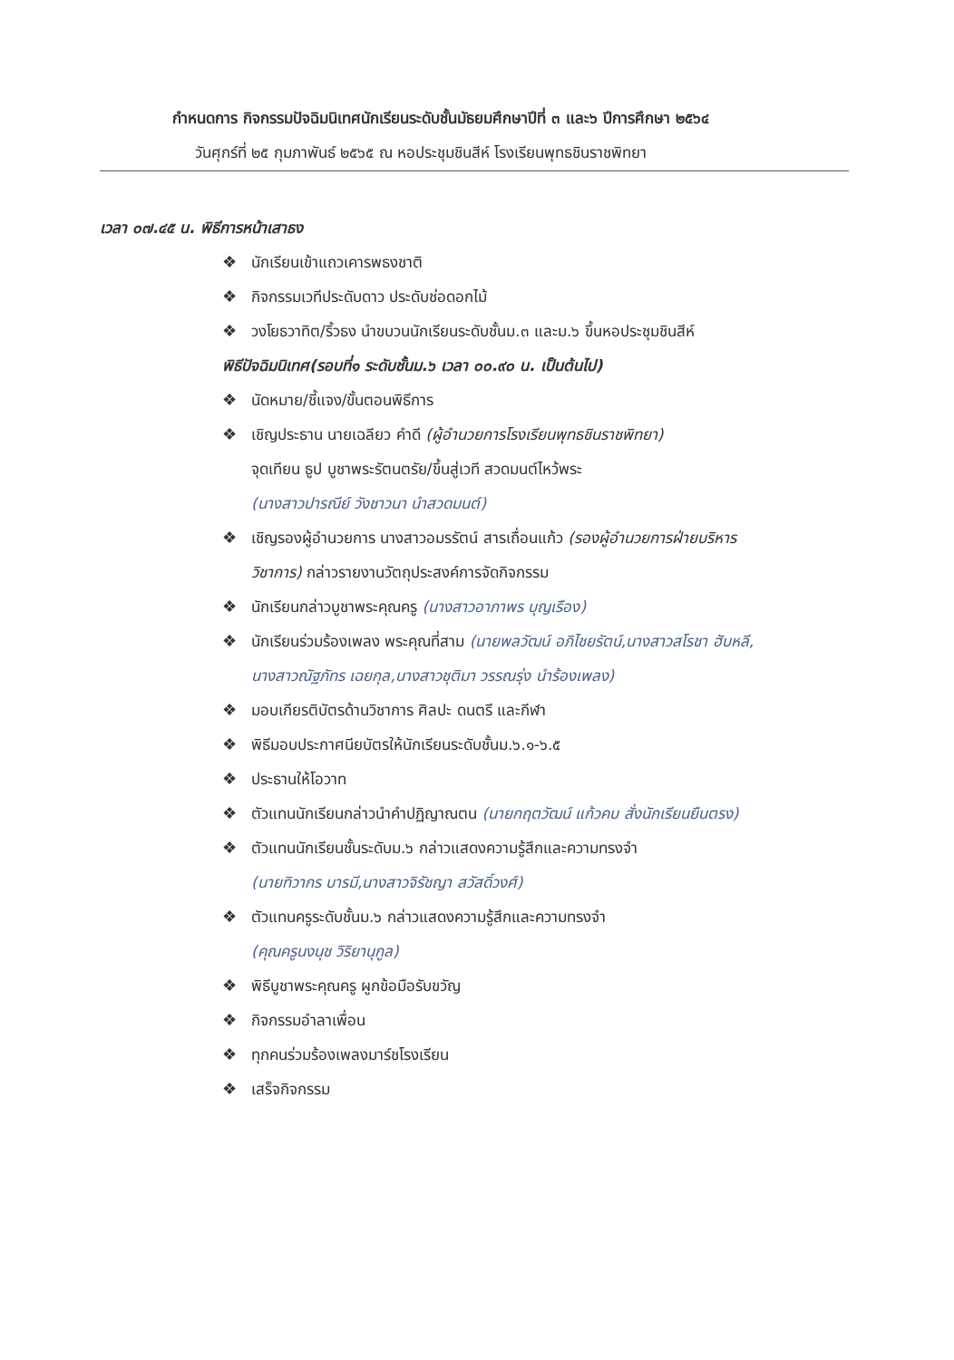กำหนดการ กิจกรรมปัจฉิมนิเทศนักเรียนระดับชั้นมัธยมศึกษาปีที่ ๓ และ๖ ปีการศึกษา ๒๕๖๔
วันศุกร์ที่ ๒๕ กุมภาพันธ์ ๒๕๖๕ ณ หอประชุมชินสีห์ โรงเรียนพุทธชินราชพิทยา
เวลา ๐๗.๔๕ น. พิธีการหน้าเสาธง
❖ นักเรียนเข้าแถวเคารพธงชาติ
❖ กิจกรรมเวทีประดับดาว ประดับช่อดอกไม้
❖ วงโยธวาทิต/ริ้วธง นำขบวนนักเรียนระดับชั้นม.๓ และม.๖ ขึ้นหอประชุมชินสีห์
พิธีปัจฉิมนิเทศ(รอบที่๑ ระดับชั้นม.๖ เวลา ๐๐.๙๐ น. เป็นต้นไป)
❖ นัดหมาย/ชี้แจง/ขั้นตอนพิธีการ
❖ เชิญประธาน นายเฉลียว คำดี (ผู้อำนวยการโรงเรียนพุทธชินราชพิทยา)
จุดเทียน ธูป บูชาพระรัตนตรัย/ขึ้นสู่เวที สวดมนต์ไหว้พระ
(นางสาวปารณีย์ วังชาวนา นำสวดมนต์)
❖ เชิญรองผู้อำนวยการ นางสาวอมรรัตน์ สารเถื่อนแก้ว (รองผู้อำนวยการฝ่ายบริหาร
วิชาการ) กล่าวรายงานวัตถุประสงค์การจัดกิจกรรม
❖ นักเรียนกล่าวบูชาพระคุณครู (นางสาวอาภาพร บุญเรือง)
❖ นักเรียนร่วมร้องเพลง พระคุณที่สาม (นายพลวัฒน์ อภิไชยรัตน์,นางสาวสโรชา ฮับหลี,
นางสาวณัฐภัทร เฉยกุล,นางสาวชุติมา วรรณรุ่ง นำร้องเพลง)
❖ มอบเกียรติบัตรด้านวิชาการ ศิลปะ ดนตรี และกีฬา
❖ พิธีมอบประกาศนียบัตรให้นักเรียนระดับชั้นม.๖.๑-๖.๕
❖ ประธานให้โอวาท
❖ ตัวแทนนักเรียนกล่าวนำคำปฏิญาณตน (นายกฤตวัฒน์ แก้วคบ สั่งนักเรียนยืนตรง)
❖ ตัวแทนนักเรียนชั้นระดับม.๖ กล่าวแสดงความรู้สึกและความทรงจำ
(นายทิวากร บารมี,นางสาวจิรัชญา สวัสดิ์วงศ์)
❖ ตัวแทนครูระดับชั้นม.๖ กล่าวแสดงความรู้สึกและความทรงจำ
(คุณครูนงนุช วิริยานุกูล)
❖ พิธีบูชาพระคุณครู ผูกข้อมือรับขวัญ
❖ กิจกรรมอำลาเพื่อน
❖ ทุกคนร่วมร้องเพลงมาร์ชโรงเรียน
❖ เสร็จกิจกรรม